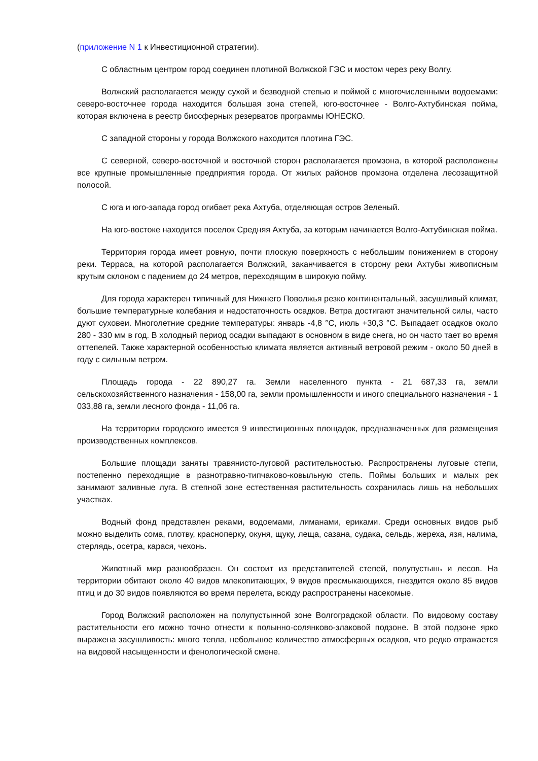(приложение N 1 к Инвестиционной стратегии).
С областным центром город соединен плотиной Волжской ГЭС и мостом через реку Волгу.
Волжский располагается между сухой и безводной степью и поймой с многочисленными водоемами: северо-восточнее города находится большая зона степей, юго-восточнее - Волго-Ахтубинская пойма, которая включена в реестр биосферных резерватов программы ЮНЕСКО.
С западной стороны у города Волжского находится плотина ГЭС.
С северной, северо-восточной и восточной сторон располагается промзона, в которой расположены все крупные промышленные предприятия города. От жилых районов промзона отделена лесозащитной полосой.
С юга и юго-запада город огибает река Ахтуба, отделяющая остров Зеленый.
На юго-востоке находится поселок Средняя Ахтуба, за которым начинается Волго-Ахтубинская пойма.
Территория города имеет ровную, почти плоскую поверхность с небольшим понижением в сторону реки. Терраса, на которой располагается Волжский, заканчивается в сторону реки Ахтубы живописным крутым склоном с падением до 24 метров, переходящим в широкую пойму.
Для города характерен типичный для Нижнего Поволжья резко континентальный, засушливый климат, большие температурные колебания и недостаточность осадков. Ветра достигают значительной силы, часто дуют суховеи. Многолетние средние температуры: январь -4,8 °C, июль +30,3 °C. Выпадает осадков около 280 - 330 мм в год. В холодный период осадки выпадают в основном в виде снега, но он часто тает во время оттепелей. Также характерной особенностью климата является активный ветровой режим - около 50 дней в году с сильным ветром.
Площадь города - 22 890,27 га. Земли населенного пункта - 21 687,33 га, земли сельскохозяйственного назначения - 158,00 га, земли промышленности и иного специального назначения - 1 033,88 га, земли лесного фонда - 11,06 га.
На территории городского имеется 9 инвестиционных площадок, предназначенных для размещения производственных комплексов.
Большие площади заняты травянисто-луговой растительностью. Распространены луговые степи, постепенно переходящие в разнотравно-типчаково-ковыльную степь. Поймы больших и малых рек занимают заливные луга. В степной зоне естественная растительность сохранилась лишь на небольших участках.
Водный фонд представлен реками, водоемами, лиманами, ериками. Среди основных видов рыб можно выделить сома, плотву, красноперку, окуня, щуку, леща, сазана, судака, сельдь, жереха, язя, налима, стерлядь, осетра, карася, чехонь.
Животный мир разнообразен. Он состоит из представителей степей, полупустынь и лесов. На территории обитают около 40 видов млекопитающих, 9 видов пресмыкающихся, гнездится около 85 видов птиц и до 30 видов появляются во время перелета, всюду распространены насекомые.
Город Волжский расположен на полупустынной зоне Волгоградской области. По видовому составу растительности его можно точно отнести к полынно-солянково-злаковой подзоне. В этой подзоне ярко выражена засушливость: много тепла, небольшое количество атмосферных осадков, что редко отражается на видовой насыщенности и фенологической смене.